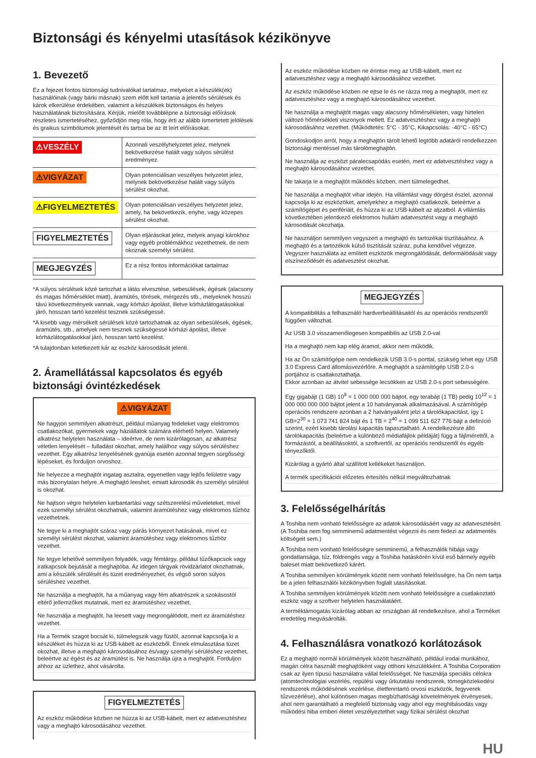Biztonsági és kényelmi utasítások kézikönyve
1. Bevezető
Ez a fejezet fontos biztonsági tudnivalókat tartalmaz, melyeket a készülék(ek) használóinak (vagy bárki másnak) szem előtt kell tartania a jelentős sérülések és károk elkerülése érdekében, valamint a készülékek biztonságos és helyes használatának biztosítására. Kérjük, mielőtt továbblépne a biztonsági előírások részletes ismertetéséhez, győződjön meg róla, hogy érti az alább ismertetett jelölések és graikus szimbólumok jelentését és tartsa be az itt leírt előírásokat.
| ⚠VESZÉLY | Azonnali veszélyhelyzetet jelez, melynek bekövetkezése halált vagy súlyos sérülést eredményez. |
| ⚠VIGYÁZAT | Olyan potenciálisan veszélyes helyzetet jelez, melynek bekövetkezése halált vagy súlyos sérülést okozhat. |
| ⚠FIGYELMEZTETÉS | Olyan potenciálisan veszélyes helyzetet jelez, amely, ha bekövetkezik, enyhe, vagy közepes sérülést okozhat. |
| FIGYELMEZTETÉS | Olyan eljárásokat jelez, melyek anyagi károkhoz vagy egyéb problémákhoz vezethetnek, de nem okoznak személyi sérülést. |
| MEGJEGYZÉS | Ez a rész fontos információkat tartalmaz |
*A súlyos sérülések közé tartozhat a látás elvesztése, sebesülések, égések (alacsony és magas hőmérséklet miatt), áramütés, törések, mérgezés stb., melyeknek hosszú távú következményeik vannak, vagy kórházi ápolást, illetve kórházlátogatásokkal járó, hosszan tartó kezelést tesznek szükségessé.
*A kisebb vagy mérsékelt sérülések közé tartozhatnak az olyan sebesülések, égések, áramütés, stb., amelyek nem tesznek szükségessé kórházi ápolást, illetve kórházlátogatásokkal járó, hosszan tartó kezelést.
*A tulajdonban keletkezett kár az eszköz károsodását jelenti.
2. Áramellátással kapcsolatos és egyéb biztonsági óvintézkedések
⚠VIGYÁZAT
Ne hagyjon semmilyen alkatrészt, például műanyag fedeleket vagy elektromos csatlakozókat, gyermekek vagy háziállatok számára elérhető helyen. Valamely alkatrész helytelen használata – ideértve, de nem kizárólagosan, az alkatrész véletlen lenyelését – fulladást okozhat, amely halálhoz vagy súlyos sérüléshez vezethet. Egy alkatrész lenyelésének gyanúja esetén azonnal tegyen sürgősségi lépéseket, és forduljon orvoshoz.
Ne helyezze a meghajtót ingatag asztalra, egyenetlen vagy lejtős felületre vagy más bizonytalan helyre. A meghajtó leeshet, emiatt károsodik és személyi sérülést is okozhat.
Ne hajtson végre helytelen karbantartási vagy szétszerelési műveleteket, mivel ezek személyi sérülést okozhatnak, valamint áramütéshez vagy elektromos tűzhöz vezethetnek.
Ne tegye ki a meghajtót száraz vagy párás környezet hatásának, mivel ez személyi sérülést okozhat, valamint áramütéshez vagy elektromos tűzhöz vezethet.
Ne tegye lehetővé semmilyen folyadék, vagy fémtárgy, például tűzőkapcsok vagy iratkapcsok bejutását a meghajtóba. Az idegen tárgyak rövidzárlatot okozhatnak, ami a készülék sérülését és tüzet eredményezhet, és végső soron súlyos sérüléshez vezethet.
Ne használja a meghajtót, ha a műanyag vagy fém alkatrészek a szokásostól eltérő jellemzőket mutatnak, mert ez áramütéshez vezethet.
Ne használja a meghajtót, ha leesett vagy megrongálódott, mert ez áramütéshez vezethet.
Ha a Termék szagot bocsát ki, túlmelegszik vagy füstöl, azonnal kapcsolja ki a készüléket és húzza ki az USB-kábelt az eszközből. Ennek elmulasztása tüzet okozhat, illetve a meghajtó károsodásához és/vagy személyi sérüléshez vezethet, beleértve az égést és az áramütést is. Ne használja újra a meghajtót. Forduljon ahhoz az üzlethez, ahol vásárolta.
FIGYELMEZTETÉS
Az eszköz működése közben ne húzza ki az USB-kábelt, mert ez adatvesztéshez vagy a meghajtó károsodásához vezethet.
Az eszköz működése közben ne érintse meg az USB-kábelt, mert ez adatvesztéshez vagy a meghajtó károsodásához vezethet.
Az eszköz működése közben ne ejtse le és ne rázza meg a meghajtót, mert ez adatvesztéshez vagy a meghajtó károsodásához vezethet.
Ne használja a meghajtót magas vagy alacsony hőmérsékleten, vagy hirtelen változó hőmérsékleti viszonyok mellett. Ez adatvesztéshez vagy a meghajtó károsodásához vezethet. (Működtetés: 5°C - 35°C, Kikapcsolás: -40°C - 65°C)
Gondoskodjon arról, hogy a meghajtón tárolt lehető legtöbb adatáról rendelkezzen biztonsági mentéssel más tárolómeghajtón.
Ne használja az eszközt páralecsapódás esetén, mert ez adatvesztéshez vagy a meghajtó károsodásához vezethet.
Ne takarja le a meghajtót működés közben, mert túlmelegedhet.
Ne használja a meghajtót vihar idején. Ha villámlást vagy dörgést észlel, azonnal kapcsolja ki az eszközöket, amelyekhez a meghajtó csatlakozik, beleértve a számítógépet és perifériáit, és húzza ki az USB-kábelt az aljzatból. A villámlás következtében jelentkező elektromos hullám adatvesztést vagy a meghajtó károsodását okozhatja.
Ne használjon semmilyen vegyszert a meghajtó és tartozékai tisztításához. A meghajtó és a tartozékok külső tisztítását száraz, puha kendővel végezze. Vegyszer használata az említett eszközök megrongálódását, deformálódását vagy elszíneződését és adatvesztést okozhat.
MEGJEGYZÉS
A kompatibilitás a felhasználó hardverbeállításaitól és az operációs rendszertől függően változhat.
Az USB 3.0 visszamenőlegesen kompatibilis az USB 2.0-val
Ha a meghajtó nem kap elég áramot, akkor nem működik.
Ha az Ön számítógépe nem rendelkezik USB 3.0-s porttal, szükség lehet egy USB 3.0 Express Card állomásvezérlőre. A meghajtót a számítógép USB 2.0-s portjához is csatlakoztathatja.
Ekkor azonban az átvitel sebessége lecsökken az USB 2.0-s port sebességére.
Egy gigabájt (1 GB) 10<sup>9</sup> = 1 000 000 000 bájtot, egy terabájt (1 TB) pedig 10<sup>12</sup> = 1 000 000 000 000 bájtot jelent a 10 hatványanak alkalmazásával. A számítógép operációs rendszere azonban a 2 hatványaiként jelzi a tárolókapacitást, így 1 GB=2<sup>30</sup> = 1 073 741 824 bájt és 1 TB = 2<sup>40</sup> = 1 099 511 627 776 bájt a definíció szerint, ezért kisebb tárolási kapacitás tapasztalható. A rendelkezésre álló tárolókapacitás (beleértve a különböző médiafájlok példáját) függ a fájlmérettől, a formázástól, a beállításoktól, a szoftvertől, az operációs rendszertől és egyéb tényezőktől.
Kizárólag a gyártó által szállított kellékeket használjon.
A termék specifikációi előzetes értesítés nélkül megváltozhatnak
3. Felelősségelhárítás
A Toshiba nem vonható felelősségre az adatok károsodásáért vagy az adatvesztésért. (A Toshiba nem fog semminemű adatmentést végezni és nem fedezi az adatmentés költségeit sem.)
A Toshiba nem vonható felelősségre semminemű, a felhasználók hibája vagy gondatlansága, tűz, földrengés vagy a Toshiba hatáskörén kívül eső bármely egyéb baleset miatt bekövetkező kárért.
A Toshiba semmilyen körülmények között nem vonható felelősségre, ha Ön nem tartja be a jelen felhasználói kézikönyvben foglalt utasításokat.
A Toshiba semmilyen körülmények között nem vonható felelősségre a csatlakoztató eszköz vagy a szoftver helytelen használatáért.
A terméktámogatás kizárólag abban az országban áll rendelkezésre, ahol a Terméket eredetileg megvásárolták.
4. Felhasználásra vonatkozó korlátozások
Ez a meghajtó normál körülmények között használható, például irodai munkához, magán célra használt meghajtóként vagy otthoni készülékként. A Toshiba Corporation csak az ilyen típusú használatra vállal felelősséget. Ne használja speciális célokra (atomtechnológiai vezérlés, repülési vagy űrkutatási rendszerek, tömegközlekedési rendszerek működésének vezérlése, életfenntartó orvosi eszközök, fegyverek tűzvezérlése), ahol különösen magas megbízhatósági követelmények érvényesek, ahol nem garantálható a megfelelő biztonság vagy ahol egy meghibásodás vagy működési hiba emberi életet veszélyeztethet vagy fizikai sérülést okozhat
HU